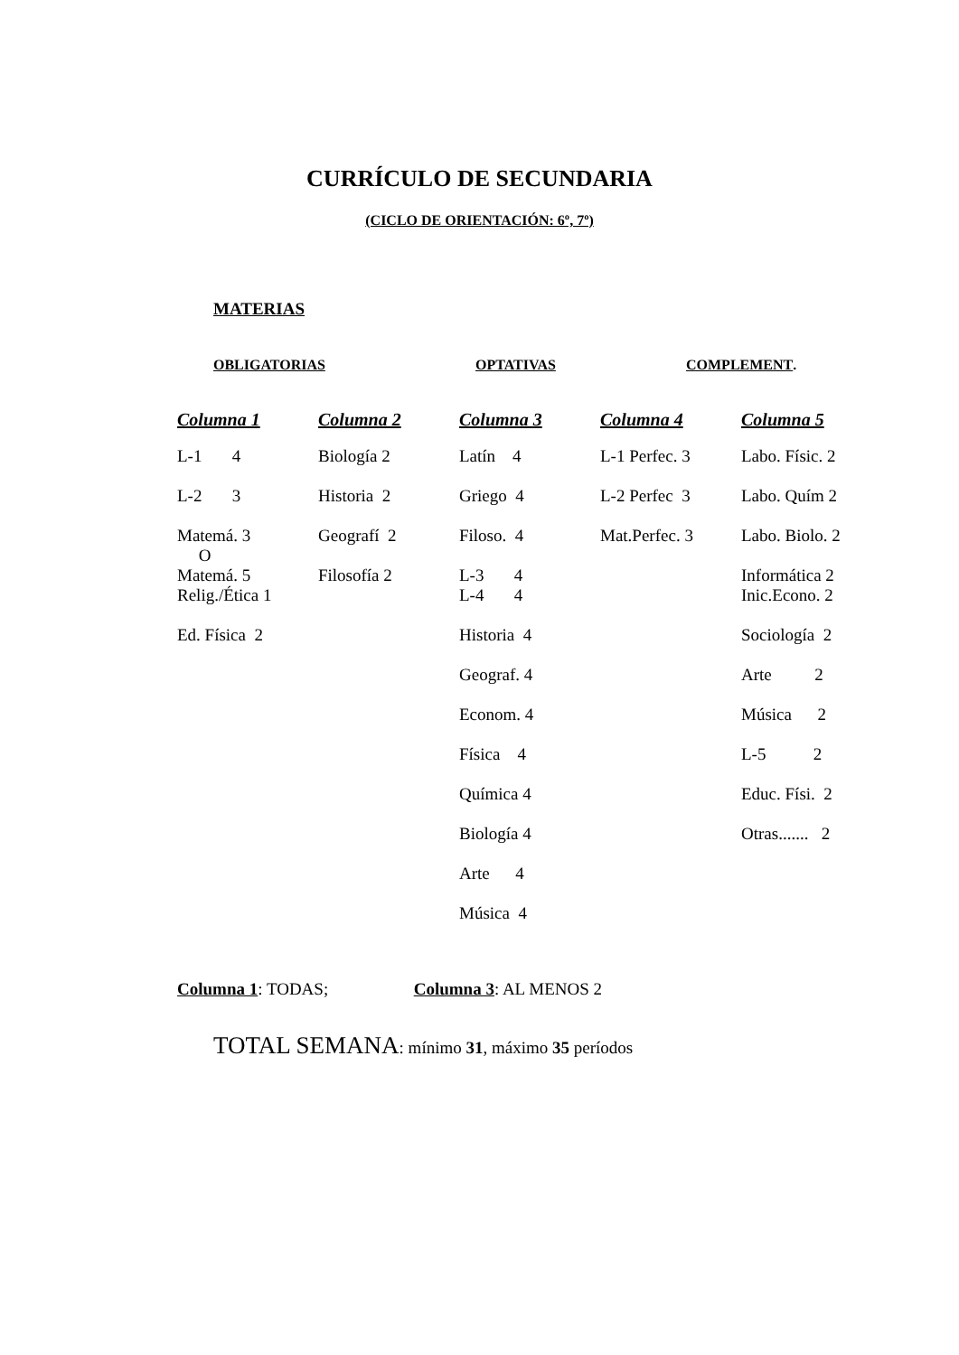CURRÍCULO DE SECUNDARIA
(CICLO DE ORIENTACIÓN: 6º, 7º)
MATERIAS
OBLIGATORIAS OPTATIVAS COMPLEMENT.
| Columna 1 | Columna 2 | Columna 3 | Columna 4 | Columna 5 |
| --- | --- | --- | --- | --- |
| L-1 4 | Biología 2 | Latín 4 | L-1 Perfec. 3 | Labo. Físic. 2 |
| L-2 3 | Historia 2 | Griego 4 | L-2 Perfec 3 | Labo. Quím 2 |
| Matemá. 3 O Matemá. 5 | Geografí 2 Filosofía 2 | Filoso. 4 L-3 4 | Mat.Perfec. 3 | Labo. Biolo. 2 Informática 2 |
| Relig./Ética 1 | | L-4 4 | | Inic.Econo. 2 |
| Ed. Física 2 | | Historia 4 | | Sociología 2 |
| | | Geograf. 4 | | Arte 2 |
| | | Econom. 4 | | Música 2 |
| | | Física 4 | | L-5 2 |
| | | Química 4 | | Educ. Físi. 2 |
| | | Biología 4 | | Otras....... 2 |
| | | Arte 4 | | |
| | | Música 4 | | |
Columna 1: TODAS; Columna 3: AL MENOS 2
TOTAL SEMANA: mínimo 31, máximo 35 períodos